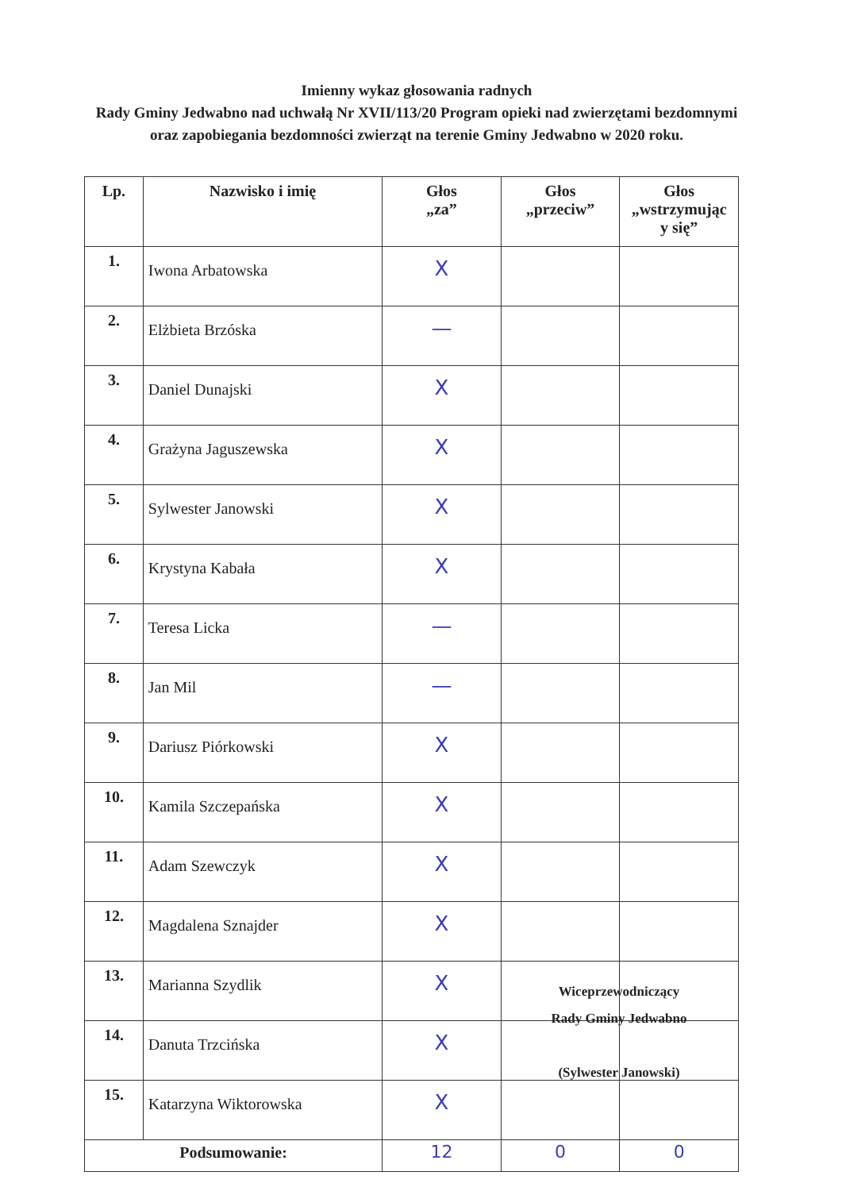Imienny wykaz głosowania radnych
Rady Gminy Jedwabno nad uchwałą Nr XVII/113/20 Program opieki nad zwierzętami bezdomnymi oraz zapobiegania bezdomności zwierząt na terenie Gminy Jedwabno w 2020 roku.
| Lp. | Nazwisko i imię | Głos „za” | Głos „przeciw” | Głos „wstrzymując y się” |
| --- | --- | --- | --- | --- |
| 1. | Iwona Arbatowska | X | | |
| 2. | Elżbieta Brzóska | — | | |
| 3. | Daniel Dunajski | X | | |
| 4. | Grażyna Jaguszewska | X | | |
| 5. | Sylwester Janowski | X | | |
| 6. | Krystyna Kabała | X | | |
| 7. | Teresa Licka | — | | |
| 8. | Jan Mil | — | | |
| 9. | Dariusz Piórkowski | X | | |
| 10. | Kamila Szczepańska | X | | |
| 11. | Adam Szewczyk | X | | |
| 12. | Magdalena Sznajder | X | | |
| 13. | Marianna Szydlik | X | | |
| 14. | Danuta Trzcińska | X | | |
| 15. | Katarzyna Wiktorowska | X | | |
| Podsumowanie: | | 12 | 0 | 0 |
Wiceprzewodniczący
Rady Gminy Jedwabno
(Sylwester Janowski)